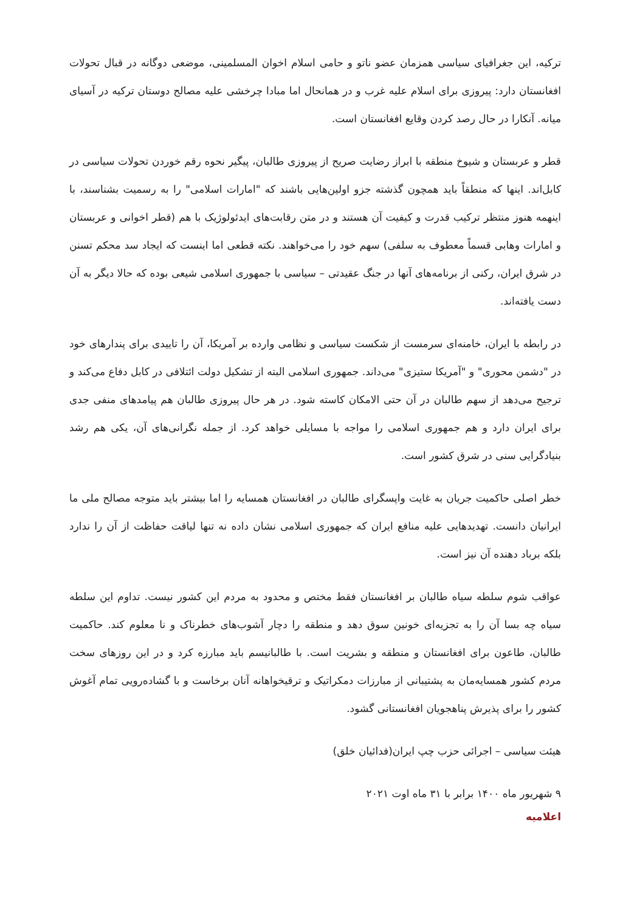ترکیه، این جغرافیای سیاسی همزمان عضو ناتو و حامی اسلام اخوان المسلمینی، موضعی دوگانه در قبال تحولات افغانستان دارد: پیروزی برای اسلام علیه غرب و در همانحال اما مبادا چرخشی علیه مصالح دوستان ترکیه در آسیای میانه. آنکارا در حال رصد کردن وقایع افغانستان است.
قطر و عربستان و شیوخ منطقه با ابراز رضایت صریح از پیروزی طالبان، پیگیر نحوه رقم خوردن تحولات سیاسی در کابل‌اند. اینها که منطقاً باید همچون گذشته جزو اولین‌هایی باشند که "امارات اسلامی" را به رسمیت بشناسند، با اینهمه هنوز منتظر ترکیب قدرت و کیفیت آن هستند و در متن رقابت‌های ایدئولوژیک با هم (قطر اخوانی و عربستان و امارات وهابی قسماً معطوف به سلفی) سهم خود را می‌خواهند. نکته قطعی اما اینست که ایجاد سد محکم تسنن در شرق ایران، رکنی از برنامه‌های آنها در جنگ عقیدتی – سیاسی با جمهوری اسلامی شیعی بوده که حالا دیگر به آن دست یافته‌اند.
در رابطه با ایران، خامنه‌ای سرمست از شکست سیاسی و نظامی وارده بر آمریکا، آن را تاییدی برای پندارهای خود در "دشمن محوری" و "آمریکا ستیزی" می‌داند. جمهوری اسلامی البته از تشکیل دولت ائتلافی در کابل دفاع می‌کند و ترجیح می‌دهد از سهم طالبان در آن حتی الامکان کاسته شود. در هر حال پیروزی طالبان هم پیامدهای منفی جدی برای ایران دارد و هم جمهوری اسلامی را مواجه با مسایلی خواهد کرد. از جمله نگرانی‌های آن، یکی هم رشد بنیادگرایی سنی در شرق کشور است.
خطر اصلی حاکمیت جریان به غایت واپسگرای طالبان در افغانستان همسایه را اما بیشتر باید متوجه مصالح ملی ما ایرانیان دانست. تهدیدهایی علیه منافع ایران که جمهوری اسلامی نشان داده نه تنها لیاقت حفاظت از آن را ندارد بلکه برباد دهنده آن نیز است.
عواقب شوم سلطه سیاه طالبان بر افغانستان فقط مختص و محدود به مردم این کشور نیست. تداوم این سلطه سیاه چه بسا آن را به تجزیه‌ای خونین سوق دهد و منطقه را دچار آشوب‌های خطرناک و نا معلوم کند. حاکمیت طالبان، طاعون برای افغانستان و منطقه و بشریت است. با طالبانیسم باید مبارزه کرد و در این روزهای سخت مردم کشور همسایه‌مان به پشتیبانی از مبارزات دمکراتیک و ترقیخواهانه آنان برخاست و با گشاده‌رویی تمام آغوش کشور را برای پذیرش پناهجویان افغانستانی گشود.
هیئت سیاسی – اجرائی حزب چپ ایران(فدائیان خلق)
۹ شهریور ماه ۱۴۰۰ برابر با ۳۱ ماه اوت ۲۰۲۱
اعلامیه